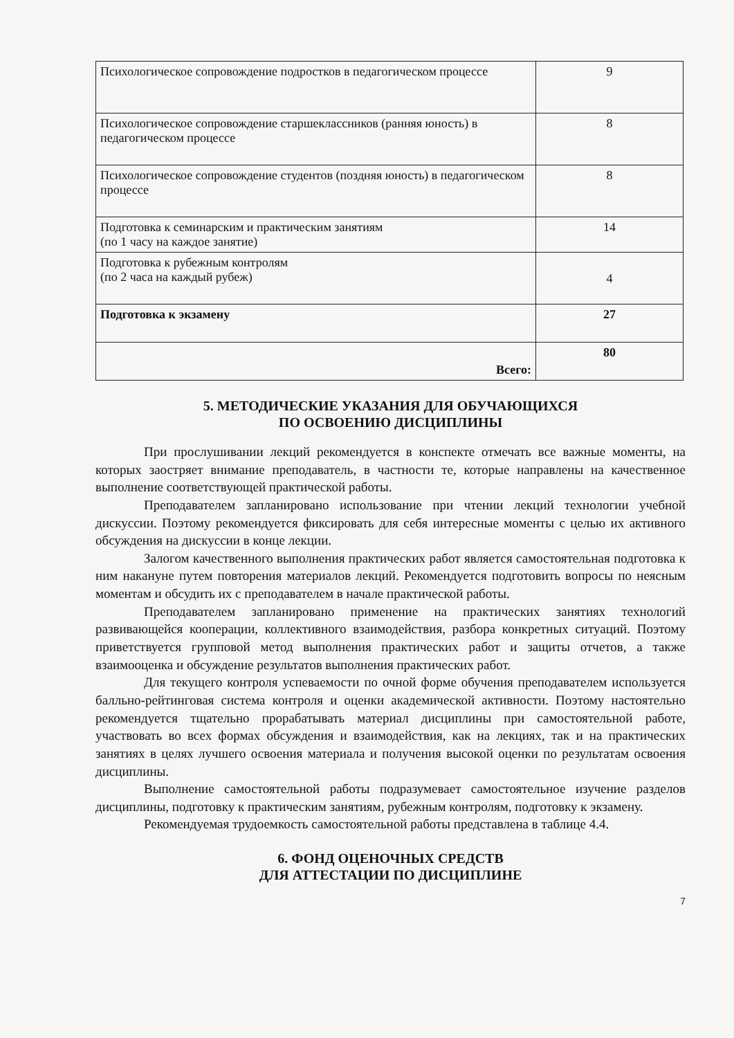| Психологическое сопровождение подростков в педагогическом процессе | 9 |
| Психологическое сопровождение старшеклассников (ранняя юность) в педагогическом процессе | 8 |
| Психологическое сопровождение студентов (поздняя юность) в педагогическом процессе | 8 |
| Подготовка к семинарским и практическим занятиям (по 1 часу на каждое занятие) | 14 |
| Подготовка к рубежным контролям (по 2 часа на каждый рубеж) | 4 |
| Подготовка к экзамену | 27 |
| Всего: | 80 |
5. МЕТОДИЧЕСКИЕ УКАЗАНИЯ ДЛЯ ОБУЧАЮЩИХСЯ
ПО ОСВОЕНИЮ ДИСЦИПЛИНЫ
При прослушивании лекций рекомендуется в конспекте отмечать все важные моменты, на которых заостряет внимание преподаватель, в частности те, которые направлены на качественное выполнение соответствующей практической работы.
Преподавателем запланировано использование при чтении лекций технологии учебной дискуссии. Поэтому рекомендуется фиксировать для себя интересные моменты с целью их активного обсуждения на дискуссии в конце лекции.
Залогом качественного выполнения практических работ является самостоятельная подготовка к ним накануне путем повторения материалов лекций. Рекомендуется подготовить вопросы по неясным моментам и обсудить их с преподавателем в начале практической работы.
Преподавателем запланировано применение на практических занятиях технологий развивающейся кооперации, коллективного взаимодействия, разбора конкретных ситуаций. Поэтому приветствуется групповой метод выполнения практических работ и защиты отчетов, а также взаимооценка и обсуждение результатов выполнения практических работ.
Для текущего контроля успеваемости по очной форме обучения преподавателем используется балльно-рейтинговая система контроля и оценки академической активности. Поэтому настоятельно рекомендуется тщательно прорабатывать материал дисциплины при самостоятельной работе, участвовать во всех формах обсуждения и взаимодействия, как на лекциях, так и на практических занятиях в целях лучшего освоения материала и получения высокой оценки по результатам освоения дисциплины.
Выполнение самостоятельной работы подразумевает самостоятельное изучение разделов дисциплины, подготовку к практическим занятиям, рубежным контролям, подготовку к экзамену.
Рекомендуемая трудоемкость самостоятельной работы представлена в таблице 4.4.
6. ФОНД ОЦЕНОЧНЫХ СРЕДСТВ
ДЛЯ АТТЕСТАЦИИ ПО ДИСЦИПЛИНЕ
7